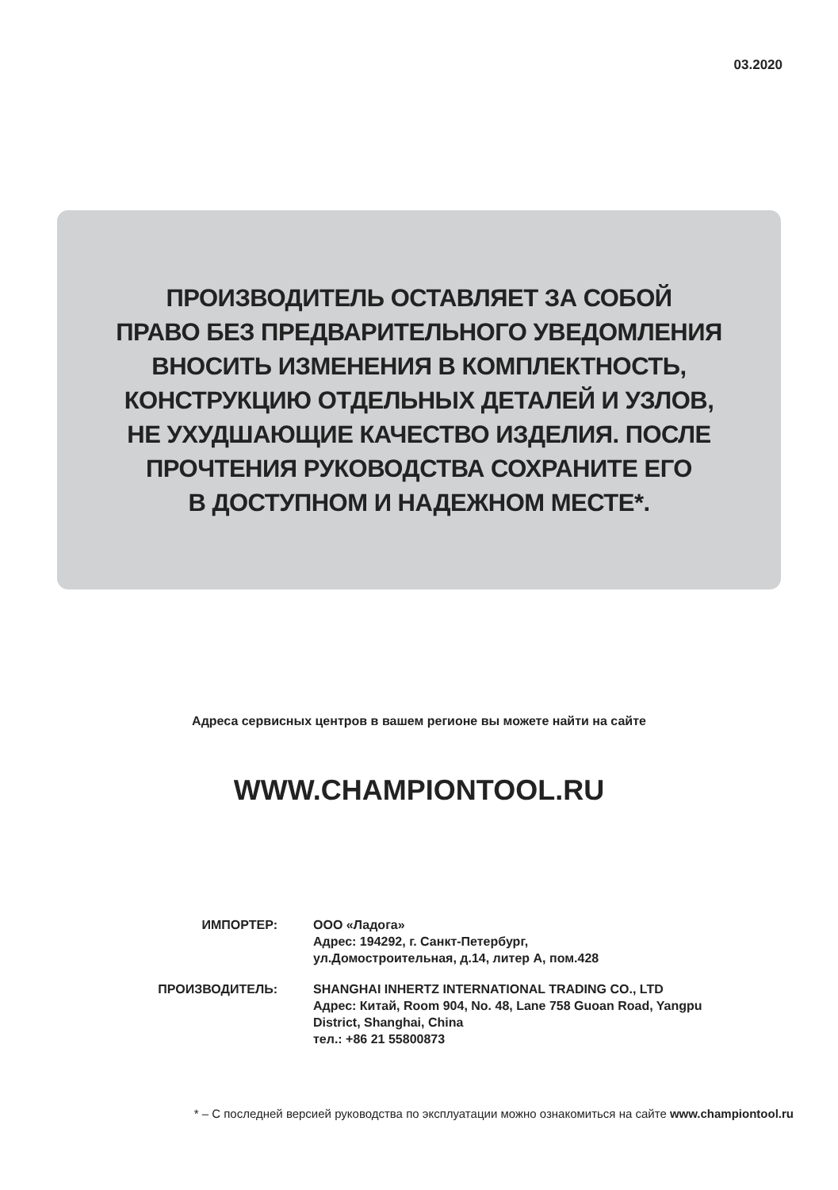03.2020
ПРОИЗВОДИТЕЛЬ ОСТАВЛЯЕТ ЗА СОБОЙ
ПРАВО БЕЗ ПРЕДВАРИТЕЛЬНОГО УВЕДОМЛЕНИЯ
ВНОСИТЬ ИЗМЕНЕНИЯ В КОМПЛЕКТНОСТЬ,
КОНСТРУКЦИЮ ОТДЕЛЬНЫХ ДЕТАЛЕЙ И УЗЛОВ,
НЕ УХУДШАЮЩИЕ КАЧЕСТВО ИЗДЕЛИЯ. ПОСЛЕ
ПРОЧТЕНИЯ РУКОВОДСТВА СОХРАНИТЕ ЕГО
В ДОСТУПНОМ И НАДЕЖНОМ МЕСТЕ*.
Адреса сервисных центров в вашем регионе вы можете найти на сайте
WWW.CHAMPIONTOOL.RU
| ИМПОРТЕР: | ООО «Ладога» Адрес: 194292, г. Санкт-Петербург, ул.Домостроительная, д.14, литер А, пом.428 |
| ПРОИЗВОДИТЕЛЬ: | SHANGHAI INHERTZ INTERNATIONAL TRADING CO., LTD Адрес: Китай, Room 904, No. 48, Lane 758 Guoan Road, Yangpu District, Shanghai, China тел.: +86 21 55800873 |
* – С последней версией руководства по эксплуатации можно ознакомиться на сайте www.championtool.ru